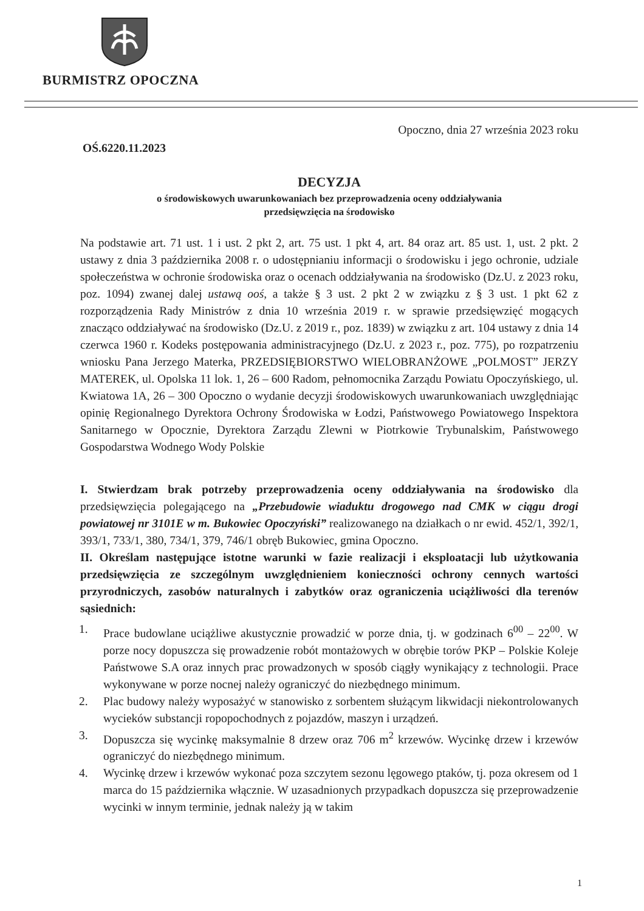BURMISTRZ OPOCZNA
Opoczno, dnia 27 września 2023 roku
OŚ.6220.11.2023
DECYZJA
o środowiskowych uwarunkowaniach bez przeprowadzenia oceny oddziaływania
przedsięwzięcia na środowisko
Na podstawie art. 71 ust. 1 i ust. 2 pkt 2, art. 75 ust. 1 pkt 4, art. 84 oraz art. 85 ust. 1, ust. 2 pkt. 2 ustawy z dnia 3 października 2008 r. o udostępnianiu informacji o środowisku i jego ochronie, udziale społeczeństwa w ochronie środowiska oraz o ocenach oddziaływania na środowisko (Dz.U. z 2023 roku, poz. 1094) zwanej dalej ustawą ooś, a także § 3 ust. 2 pkt 2 w związku z § 3 ust. 1 pkt 62 z rozporządzenia Rady Ministrów z dnia 10 września 2019 r. w sprawie przedsięwzięć mogących znacząco oddziaływać na środowisko (Dz.U. z 2019 r., poz. 1839) w związku z art. 104 ustawy z dnia 14 czerwca 1960 r. Kodeks postępowania administracyjnego (Dz.U. z 2023 r., poz. 775), po rozpatrzeniu wniosku Pana Jerzego Materka, PRZEDSIĘBIORSTWO WIELOBRANŻOWE „POLMOST” JERZY MATEREK, ul. Opolska 11 lok. 1, 26 – 600 Radom, pełnomocnika Zarządu Powiatu Opoczyńskiego, ul. Kwiatowa 1A, 26 – 300 Opoczno o wydanie decyzji środowiskowych uwarunkowaniach uwzględniając opinię Regionalnego Dyrektora Ochrony Środowiska w Łodzi, Państwowego Powiatowego Inspektora Sanitarnego w Opocznie, Dyrektora Zarządu Zlewni w Piotrkowie Trybunalskim, Państwowego Gospodarstwa Wodnego Wody Polskie
I. Stwierdzam brak potrzeby przeprowadzenia oceny oddziaływania na środowisko dla przedsięwzięcia polegającego na „Przebudowie wiaduktu drogowego nad CMK w ciągu drogi powiatowej nr 3101E w m. Bukowiec Opoczyński” realizowanego na działkach o nr ewid. 452/1, 392/1, 393/1, 733/1, 380, 734/1, 379, 746/1 obręb Bukowiec, gmina Opoczno.
II. Określam następujące istotne warunki w fazie realizacji i eksploatacji lub użytkowania przedsięwzięcia ze szczególnym uwzględnieniem konieczności ochrony cennych wartości przyrodniczych, zasobów naturalnych i zabytków oraz ograniczenia uciążliwości dla terenów sąsiednich:
1. Prace budowlane uciążliwe akustycznie prowadzić w porze dnia, tj. w godzinach 6<sup>00</sup> – 22<sup>00</sup>. W porze nocy dopuszcza się prowadzenie robót montażowych w obrębie torów PKP – Polskie Koleje Państwowe S.A oraz innych prac prowadzonych w sposób ciągły wynikający z technologii. Prace wykonywane w porze nocnej należy ograniczyć do niezbędnego minimum.
2. Plac budowy należy wyposażyć w stanowisko z sorbentem służącym likwidacji niekontrolowanych wycieków substancji ropopochodnych z pojazdów, maszyn i urządzeń.
3. Dopuszcza się wycinkę maksymalnie 8 drzew oraz 706 m<sup>2</sup> krzewów. Wycinkę drzew i krzewów ograniczyć do niezbędnego minimum.
4. Wycinkę drzew i krzewów wykonać poza szczytem sezonu lęgowego ptaków, tj. poza okresem od 1 marca do 15 października włącznie. W uzasadnionych przypadkach dopuszcza się przeprowadzenie wycinki w innym terminie, jednak należy ją w takim
1